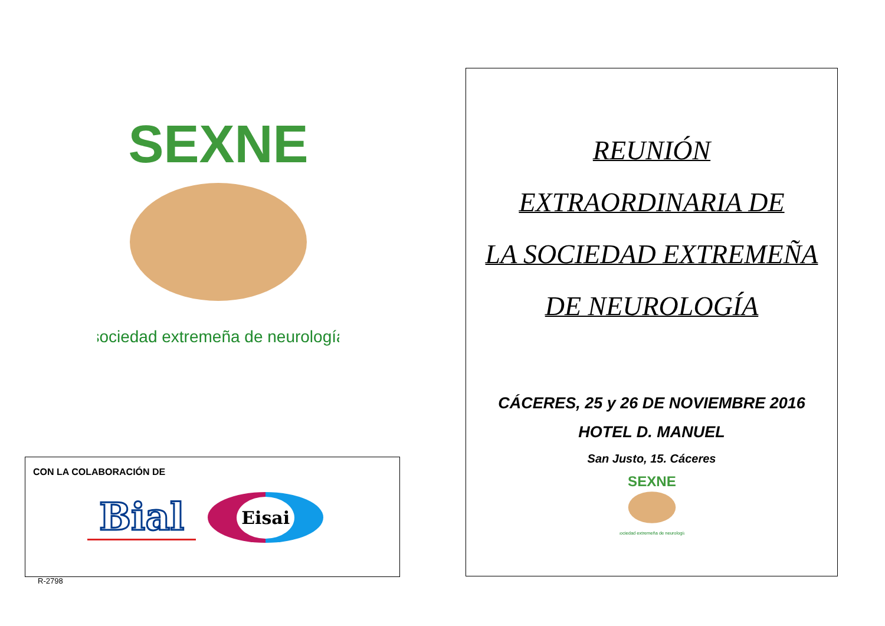SEXNE
sociedad extremeña de neurología
CON LA COLABORACIÓN DE
Bial
Eisai
R-2798
REUNIÓN
EXTRAORDINARIA DE
LA SOCIEDAD EXTREMEÑA
DE NEUROLOGÍA
CÁCERES, 25 y 26 DE NOVIEMBRE 2016
HOTEL D. MANUEL
San Justo, 15. Cáceres
SEXNE
sociedad extremeña de neurología